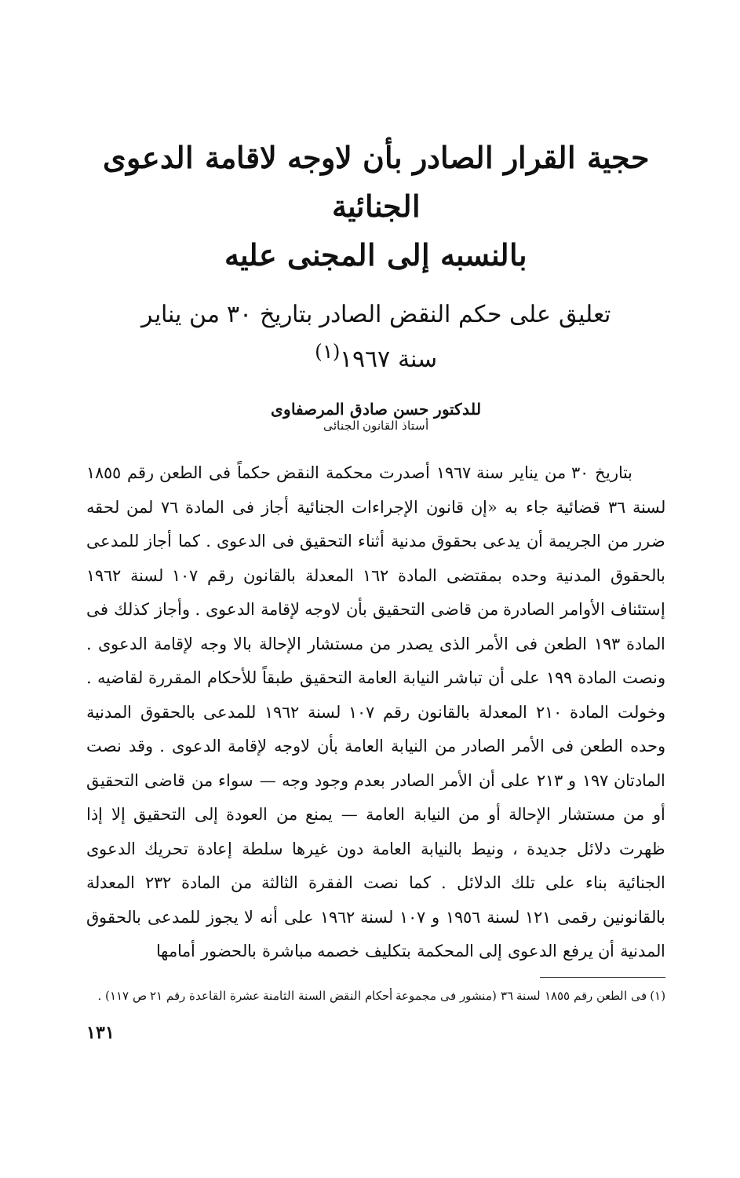حجية القرار الصادر بأن لاوجه لاقامة الدعوى الجنائية
بالنسبه إلى المجنى عليه
تعليق على حكم النقض الصادر بتاريخ ٣٠ من يناير
سنة ١٩٦٧<sup>(١)</sup>
للدكتور حسن صادق المرصفاوى
أستاذ القانون الجنائى
بتاريخ ٣٠ من يناير سنة ١٩٦٧ أصدرت محكمة النقض حكماً فى الطعن رقم ١٨٥٥ لسنة ٣٦ قضائية جاء به «إن قانون الإجراءات الجنائية أجاز فى المادة ٧٦ لمن لحقه ضرر من الجريمة أن يدعى بحقوق مدنية أثناء التحقيق فى الدعوى . كما أجاز للمدعى بالحقوق المدنية وحده بمقتضى المادة ١٦٢ المعدلة بالقانون رقم ١٠٧ لسنة ١٩٦٢ إستئناف الأوامر الصادرة من قاضى التحقيق بأن لاوجه لإقامة الدعوى . وأجاز كذلك فى المادة ١٩٣ الطعن فى الأمر الذى يصدر من مستشار الإحالة بالا وجه لإقامة الدعوى . ونصت المادة ١٩٩ على أن تباشر النيابة العامة التحقيق طبقاً للأحكام المقررة لقاضيه . وخولت المادة ٢١٠ المعدلة بالقانون رقم ١٠٧ لسنة ١٩٦٢ للمدعى بالحقوق المدنية وحده الطعن فى الأمر الصادر من النيابة العامة بأن لاوجه لإقامة الدعوى . وقد نصت المادتان ١٩٧ و ٢١٣ على أن الأمر الصادر بعدم وجود وجه — سواء من قاضى التحقيق أو من مستشار الإحالة أو من النيابة العامة — يمنع من العودة إلى التحقيق إلا إذا ظهرت دلائل جديدة ، ونيط بالنيابة العامة دون غيرها سلطة إعادة تحريك الدعوى الجنائية بناء على تلك الدلائل . كما نصت الفقرة الثالثة من المادة ٢٣٢ المعدلة بالقانونين رقمى ١٢١ لسنة ١٩٥٦ و ١٠٧ لسنة ١٩٦٢ على أنه لا يجوز للمدعى بالحقوق المدنية أن يرفع الدعوى إلى المحكمة بتكليف خصمه مباشرة بالحضور أمامها
(١) فى الطعن رقم ١٨٥٥ لسنة ٣٦ (منشور فى مجموعة أحكام النقض السنة الثامنة عشرة القاعدة رقم ٢١ ص ١١٧) .
١٣١